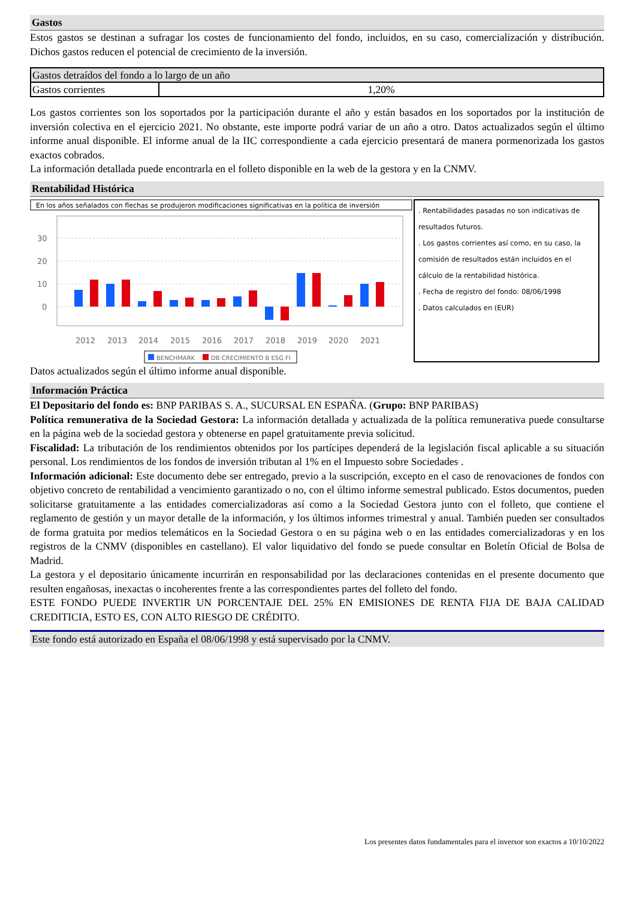Gastos
Estos gastos se destinan a sufragar los costes de funcionamiento del fondo, incluidos, en su caso, comercialización y distribución. Dichos gastos reducen el potencial de crecimiento de la inversión.
| Gastos detraídos del fondo a lo largo de un año | |
| Gastos corrientes | 1,20% |
Los gastos corrientes son los soportados por la participación durante el año y están basados en los soportados por la institución de inversión colectiva en el ejercicio 2021. No obstante, este importe podrá variar de un año a otro. Datos actualizados según el último informe anual disponible. El informe anual de la IIC correspondiente a cada ejercicio presentará de manera pormenorizada los gastos exactos cobrados.
La información detallada puede encontrarla en el folleto disponible en la web de la gestora y en la CNMV.
Rentabilidad Histórica
En los años señalados con flechas se produjeron modificaciones significativas en la política de inversión
30
20
10
0
2012
2013
2014
2015
2016
2017
2018
2019
2020
2021
BENCHMARK
DB CRECIMIENTO B ESG FI
. Rentabilidades pasadas no son indicativas de resultados futuros.
. Los gastos corrientes así como, en su caso, la comisión de resultados están incluidos en el cálculo de la rentabilidad histórica.
. Fecha de registro del fondo: 08/06/1998
. Datos calculados en (EUR)
Datos actualizados según el último informe anual disponible.
Información Práctica
El Depositario del fondo es: BNP PARIBAS S. A., SUCURSAL EN ESPAÑA. (Grupo: BNP PARIBAS)
Política remunerativa de la Sociedad Gestora: La información detallada y actualizada de la política remunerativa puede consultarse en la página web de la sociedad gestora y obtenerse en papel gratuitamente previa solicitud.
Fiscalidad: La tributación de los rendimientos obtenidos por los partícipes dependerá de la legislación fiscal aplicable a su situación personal. Los rendimientos de los fondos de inversión tributan al 1% en el Impuesto sobre Sociedades .
Información adicional: Este documento debe ser entregado, previo a la suscripción, excepto en el caso de renovaciones de fondos con objetivo concreto de rentabilidad a vencimiento garantizado o no, con el último informe semestral publicado. Estos documentos, pueden solicitarse gratuitamente a las entidades comercializadoras así como a la Sociedad Gestora junto con el folleto, que contiene el reglamento de gestión y un mayor detalle de la información, y los últimos informes trimestral y anual. También pueden ser consultados de forma gratuita por medios telemáticos en la Sociedad Gestora o en su página web o en las entidades comercializadoras y en los registros de la CNMV (disponibles en castellano). El valor liquidativo del fondo se puede consultar en Boletín Oficial de Bolsa de Madrid.
La gestora y el depositario únicamente incurrirán en responsabilidad por las declaraciones contenidas en el presente documento que resulten engañosas, inexactas o incoherentes frente a las correspondientes partes del folleto del fondo.
ESTE FONDO PUEDE INVERTIR UN PORCENTAJE DEL 25% EN EMISIONES DE RENTA FIJA DE BAJA CALIDAD CREDITICIA, ESTO ES, CON ALTO RIESGO DE CRÉDITO.
Este fondo está autorizado en España el 08/06/1998 y está supervisado por la CNMV.
Los presentes datos fundamentales para el inversor son exactos a 10/10/2022